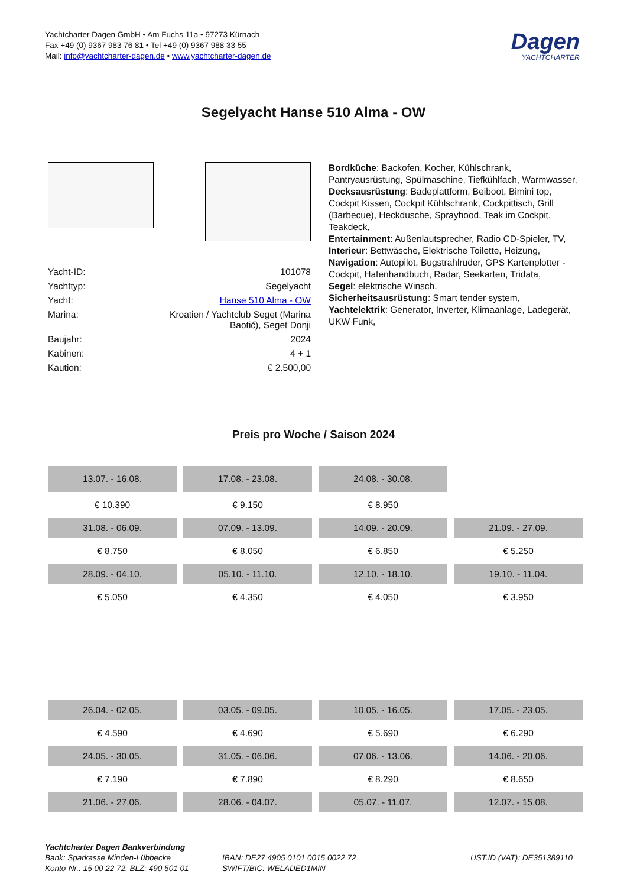Yachtcharter Dagen GmbH • Am Fuchs 11a • 97273 Kürnach
Fax +49 (0) 9367 983 76 81 • Tel +49 (0) 9367 988 33 55
Mail: info@yachtcharter-dagen.de • www.yachtcharter-dagen.de
Dagen
YACHTCHARTER
Segelyacht Hanse 510 Alma - OW
| Yacht-ID: | 101078 |
| Yachttyp: | Segelyacht |
| Yacht: | Hanse 510 Alma - OW |
| Marina: | Kroatien / Yachtclub Seget (Marina Baotić), Seget Donji |
| Baujahr: | 2024 |
| Kabinen: | 4 + 1 |
| Kaution: | € 2.500,00 |
Bordküche: Backofen, Kocher, Kühlschrank, Pantryausrüstung, Spülmaschine, Tiefkühlfach, Warmwasser,
Decksausrüstung: Badeplattform, Beiboot, Bimini top, Cockpit Kissen, Cockpit Kühlschrank, Cockpittisch, Grill (Barbecue), Heckdusche, Sprayhood, Teak im Cockpit, Teakdeck,
Entertainment: Außenlautsprecher, Radio CD-Spieler, TV,
Interieur: Bettwäsche, Elektrische Toilette, Heizung,
Navigation: Autopilot, Bugstrahlruder, GPS Kartenplotter - Cockpit, Hafenhandbuch, Radar, Seekarten, Tridata,
Segel: elektrische Winsch,
Sicherheitsausrüstung: Smart tender system,
Yachtelektrik: Generator, Inverter, Klimaanlage, Ladegerät, UKW Funk,
Preis pro Woche / Saison 2024
| 13.07. - 16.08. | 17.08. - 23.08. | 24.08. - 30.08. | |
| € 10.390 | € 9.150 | € 8.950 | |
| 31.08. - 06.09. | 07.09. - 13.09. | 14.09. - 20.09. | 21.09. - 27.09. |
| € 8.750 | € 8.050 | € 6.850 | € 5.250 |
| 28.09. - 04.10. | 05.10. - 11.10. | 12.10. - 18.10. | 19.10. - 11.04. |
| € 5.050 | € 4.350 | € 4.050 | € 3.950 |
| 26.04. - 02.05. | 03.05. - 09.05. | 10.05. - 16.05. | 17.05. - 23.05. |
| € 4.590 | € 4.690 | € 5.690 | € 6.290 |
| 24.05. - 30.05. | 31.05. - 06.06. | 07.06. - 13.06. | 14.06. - 20.06. |
| € 7.190 | € 7.890 | € 8.290 | € 8.650 |
| 21.06. - 27.06. | 28.06. - 04.07. | 05.07. - 11.07. | 12.07. - 15.08. |
Yachtcharter Dagen Bankverbindung
Bank: Sparkasse Minden-Lübbecke
Konto-Nr.: 15 00 22 72, BLZ: 490 501 01
IBAN: DE27 4905 0101 0015 0022 72
SWIFT/BIC: WELADED1MIN
UST.ID (VAT): DE351389110